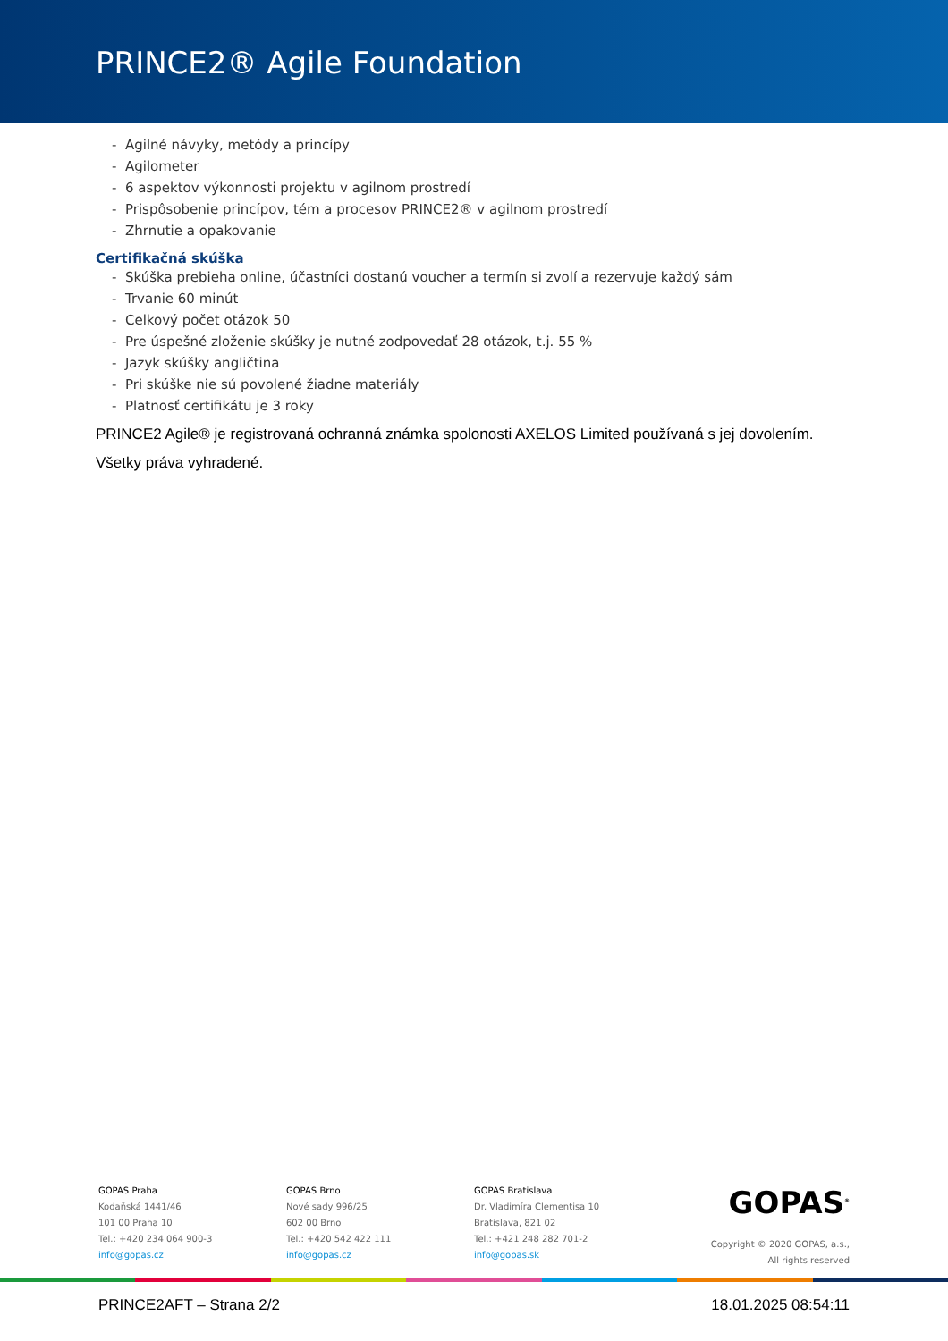PRINCE2® Agile Foundation
- Agilné návyky, metódy a princípy
- Agilometer
- 6 aspektov výkonnosti projektu v agilnom prostredí
- Prispôsobenie princípov, tém a procesov PRINCE2® v agilnom prostredí
- Zhrnutie a opakovanie
Certifikačná skúška
- Skúška prebieha online, účastníci dostanú voucher a termín si zvolí a rezervuje každý sám
- Trvanie 60 minút
- Celkový počet otázok 50
- Pre úspešné zloženie skúšky je nutné zodpovedať 28 otázok, t.j. 55 %
- Jazyk skúšky angličtina
- Pri skúške nie sú povolené žiadne materiály
- Platnosť certifikátu je 3 roky
PRINCE2 Agile® je registrovaná ochranná známka spolonosti AXELOS Limited používaná s jej dovolením. Všetky práva vyhradené.
GOPAS Praha
Kodaňská 1441/46
101 00 Praha 10
Tel.: +420 234 064 900-3
info@gopas.cz
GOPAS Brno
Nové sady 996/25
602 00 Brno
Tel.: +420 542 422 111
info@gopas.cz
GOPAS Bratislava
Dr. Vladimíra Clementisa 10
Bratislava, 821 02
Tel.: +421 248 282 701-2
info@gopas.sk
GOPAS<sup>®</sup>
Copyright © 2020 GOPAS, a.s.,
All rights reserved
PRINCE2AFT – Strana 2/2 18.01.2025 08:54:11